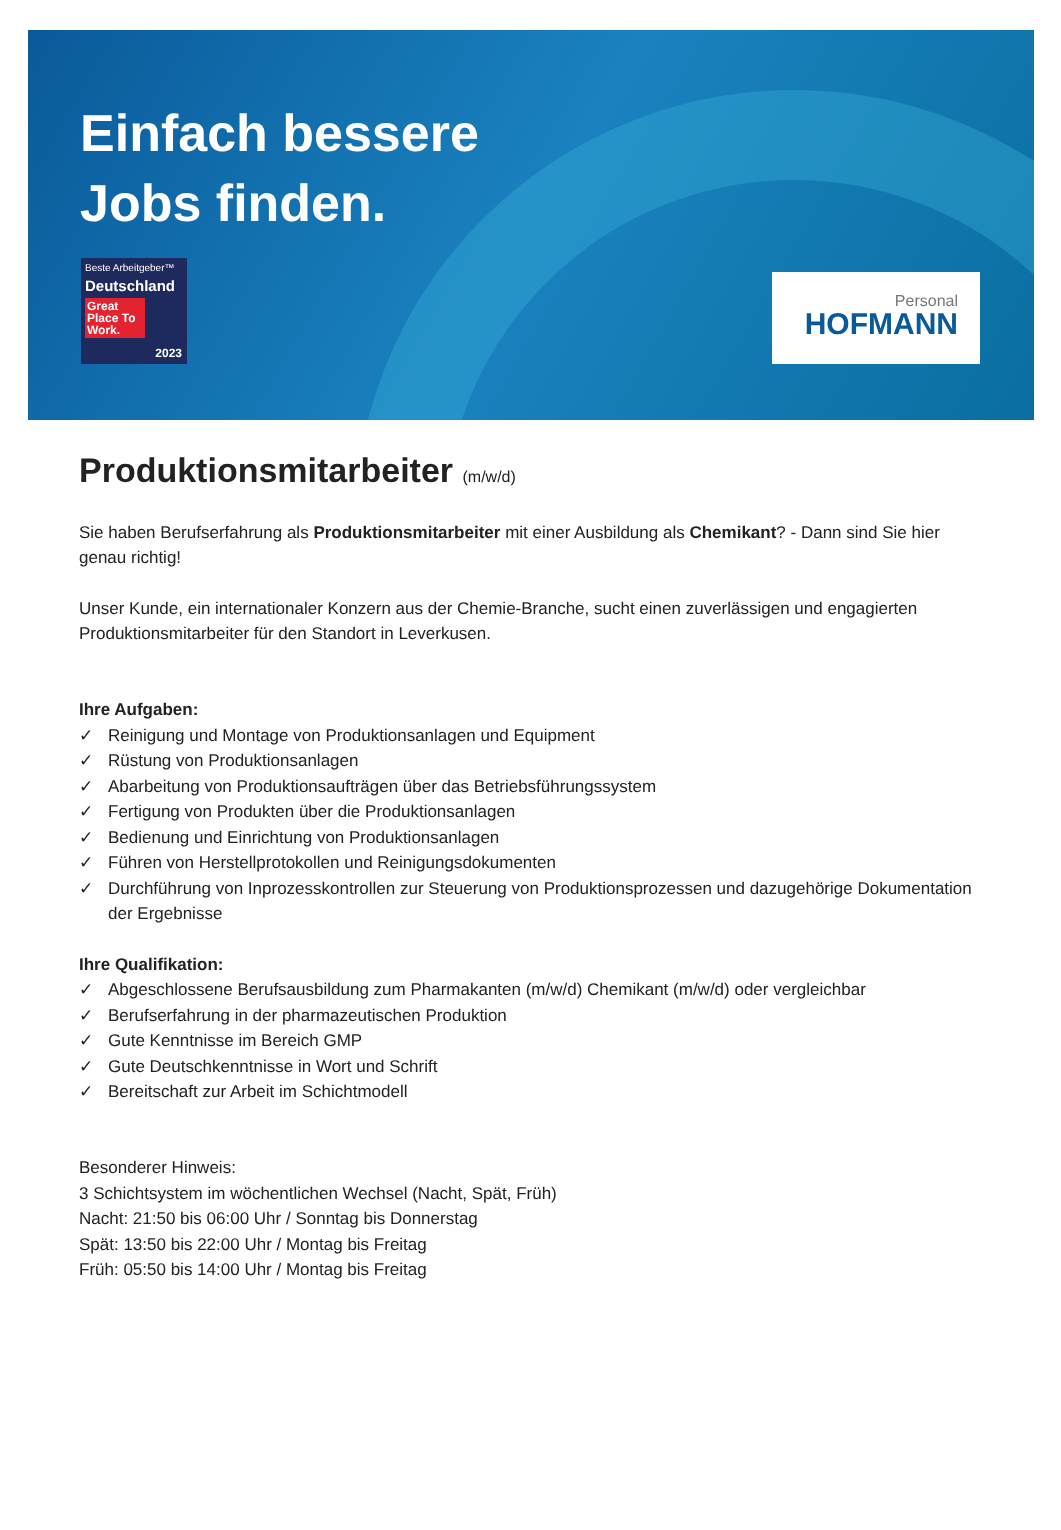Einfach bessere
Jobs finden.
Beste Arbeitgeber™
Deutschland
Great Place To Work.
2023
Personal
HOFMANN
Produktionsmitarbeiter (m/w/d)
Sie haben Berufserfahrung als Produktionsmitarbeiter mit einer Ausbildung als Chemikant? - Dann sind Sie hier genau richtig!
Unser Kunde, ein internationaler Konzern aus der Chemie-Branche, sucht einen zuverlässigen und engagierten Produktionsmitarbeiter für den Standort in Leverkusen.
Ihre Aufgaben:
✓ Reinigung und Montage von Produktionsanlagen und Equipment
✓ Rüstung von Produktionsanlagen
✓ Abarbeitung von Produktionsaufträgen über das Betriebsführungssystem
✓ Fertigung von Produkten über die Produktionsanlagen
✓ Bedienung und Einrichtung von Produktionsanlagen
✓ Führen von Herstellprotokollen und Reinigungsdokumenten
✓ Durchführung von Inprozesskontrollen zur Steuerung von Produktionsprozessen und dazugehörige Dokumentation der Ergebnisse
Ihre Qualifikation:
✓ Abgeschlossene Berufsausbildung zum Pharmakanten (m/w/d) Chemikant (m/w/d) oder vergleichbar
✓ Berufserfahrung in der pharmazeutischen Produktion
✓ Gute Kenntnisse im Bereich GMP
✓ Gute Deutschkenntnisse in Wort und Schrift
✓ Bereitschaft zur Arbeit im Schichtmodell
Besonderer Hinweis:
3 Schichtsystem im wöchentlichen Wechsel (Nacht, Spät, Früh)
Nacht: 21:50 bis 06:00 Uhr / Sonntag bis Donnerstag
Spät: 13:50 bis 22:00 Uhr / Montag bis Freitag
Früh: 05:50 bis 14:00 Uhr / Montag bis Freitag